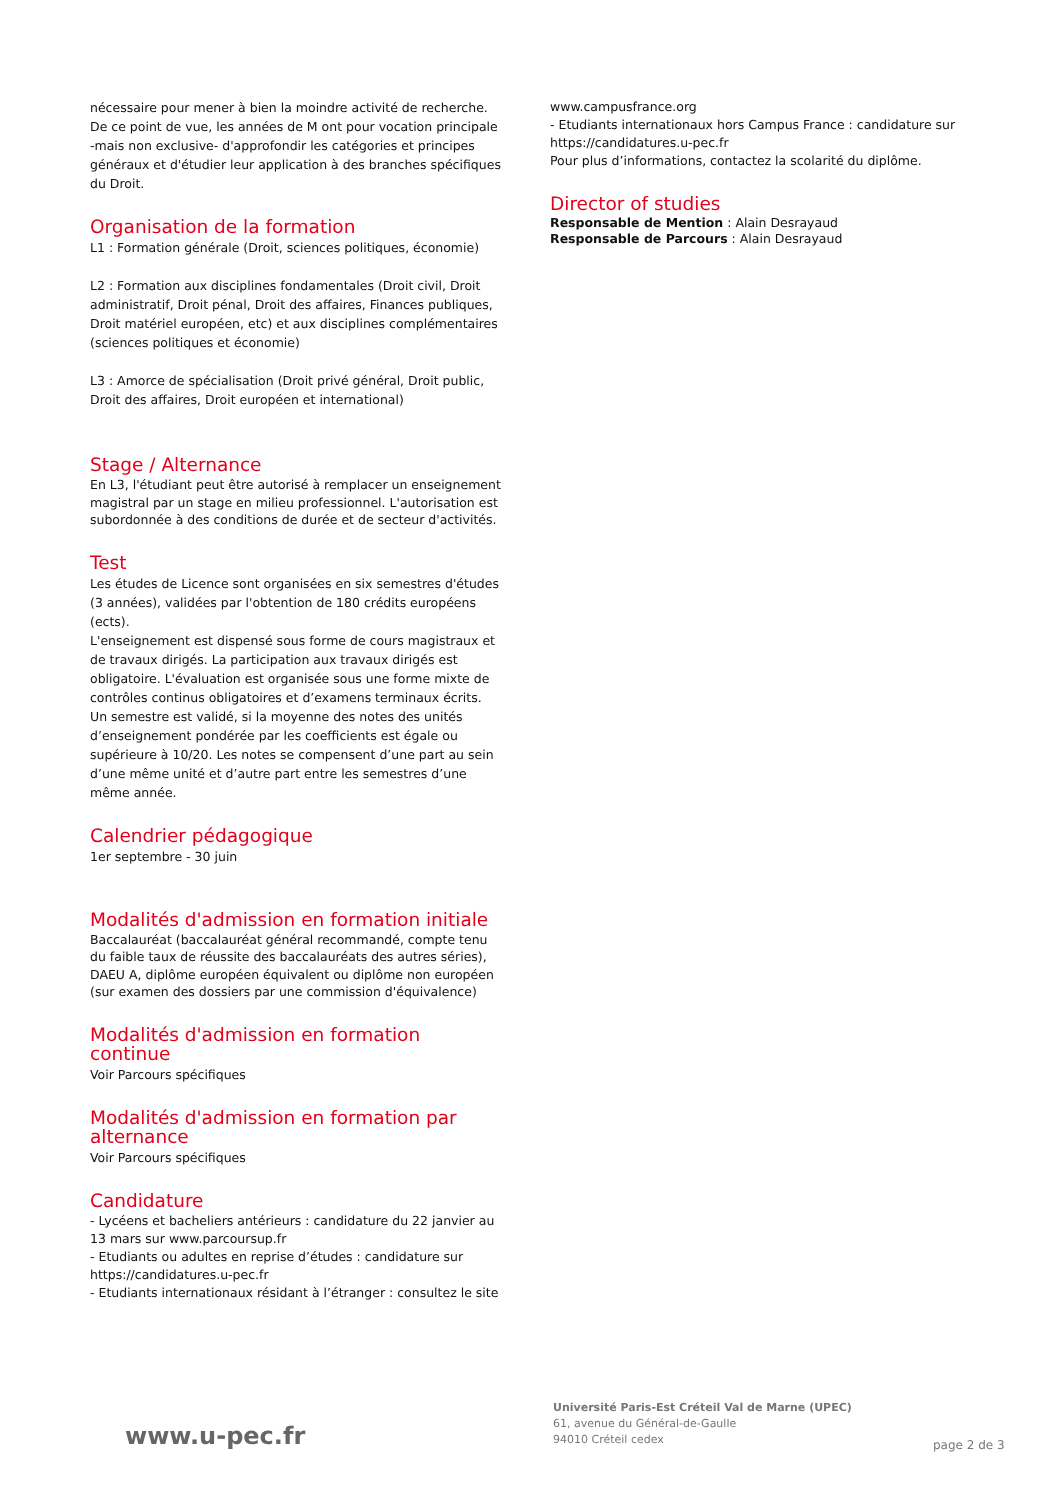nécessaire pour mener à bien la moindre activité de recherche. De ce point de vue, les années de M ont pour vocation principale -mais non exclusive- d'approfondir les catégories et principes généraux et d'étudier leur application à des branches spécifiques du Droit.
Organisation de la formation
L1 : Formation générale (Droit, sciences politiques, économie)
L2 : Formation aux disciplines fondamentales (Droit civil, Droit administratif, Droit pénal, Droit des affaires, Finances publiques, Droit matériel européen, etc) et aux disciplines complémentaires (sciences politiques et économie)
L3 : Amorce de spécialisation (Droit privé général, Droit public, Droit des affaires, Droit européen et international)
Stage / Alternance
En L3, l'étudiant peut être autorisé à remplacer un enseignement magistral par un stage en milieu professionnel. L'autorisation est subordonnée à des conditions de durée et de secteur d'activités.
Test
Les études de Licence sont organisées en six semestres d'études (3 années), validées par l'obtention de 180 crédits européens (ects).
L'enseignement est dispensé sous forme de cours magistraux et de travaux dirigés. La participation aux travaux dirigés est obligatoire. L'évaluation est organisée sous une forme mixte de contrôles continus obligatoires et d’examens terminaux écrits.
Un semestre est validé, si la moyenne des notes des unités d’enseignement pondérée par les coefficients est égale ou supérieure à 10/20. Les notes se compensent d’une part au sein d’une même unité et d’autre part entre les semestres d’une même année.
Calendrier pédagogique
1er septembre - 30 juin
Modalités d'admission en formation initiale
Baccalauréat (baccalauréat général recommandé, compte tenu du faible taux de réussite des baccalauréats des autres séries), DAEU A, diplôme européen équivalent ou diplôme non européen (sur examen des dossiers par une commission d'équivalence)
Modalités d'admission en formation continue
Voir Parcours spécifiques
Modalités d'admission en formation par alternance
Voir Parcours spécifiques
Candidature
- Lycéens et bacheliers antérieurs : candidature du 22 janvier au 13 mars sur www.parcoursup.fr
- Etudiants ou adultes en reprise d’études : candidature sur https://candidatures.u-pec.fr
- Etudiants internationaux résidant à l’étranger : consultez le site
www.campusfrance.org
- Etudiants internationaux hors Campus France : candidature sur https://candidatures.u-pec.fr
Pour plus d’informations, contactez la scolarité du diplôme.
Director of studies
Responsable de Mention : Alain Desrayaud
Responsable de Parcours : Alain Desrayaud
www.u-pec.fr
Université Paris-Est Créteil Val de Marne (UPEC)
61, avenue du Général-de-Gaulle
94010 Créteil cedex
page 2 de 3